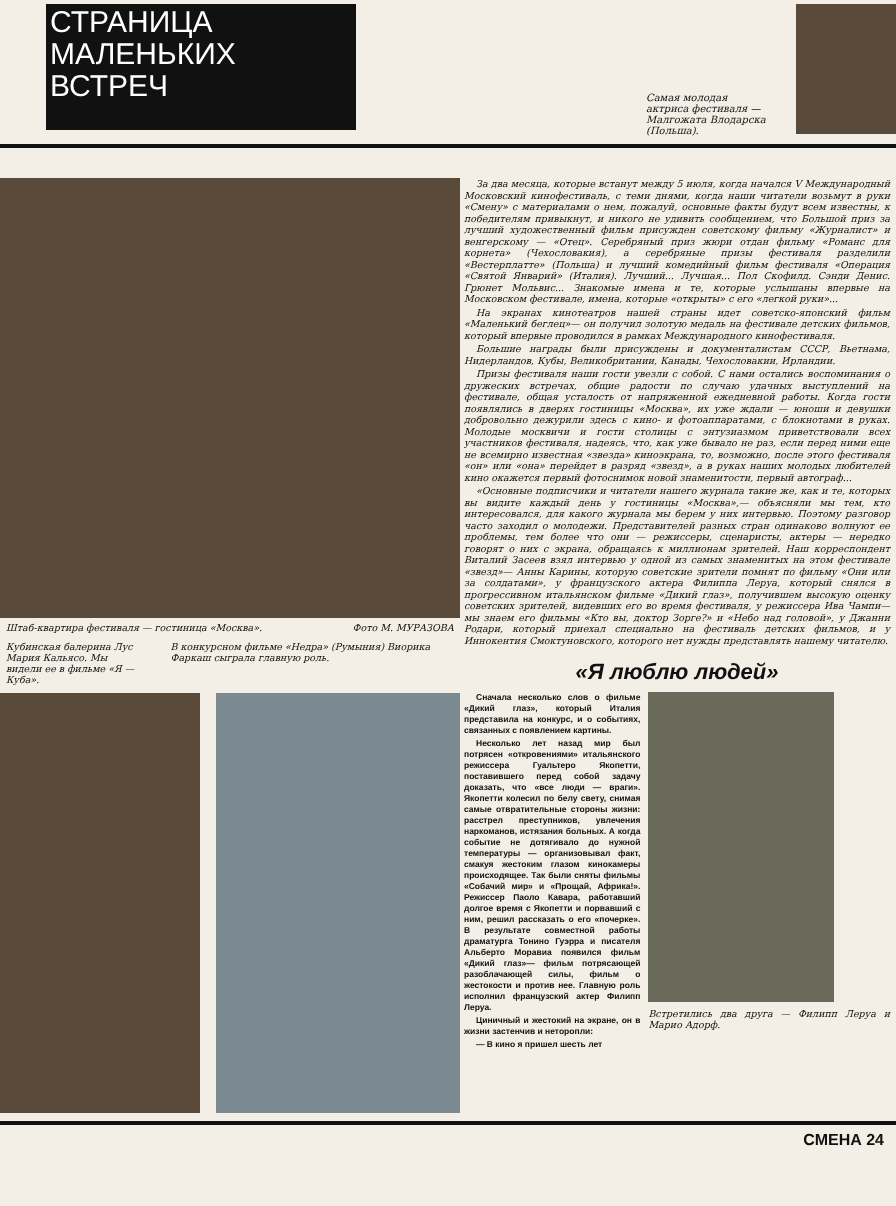СТРАНИЦА
МАЛЕНЬКИХ
ВСТРЕЧ
Самая молодая актриса фестиваля — Малгожата Влодарска (Польша).
Штаб-квартира фестиваля — гостиница «Москва». Фото М. МУРАЗОВА
Кубинская балерина Лус Мария Кальясо. Мы видели ее в фильме «Я — Куба». В конкурсном фильме «Недра» (Румыния) Виорика Фаркаш сыграла главную роль.
За два месяца, которые встанут между 5 июля, когда начался V Международный Московский кинофестиваль, с теми днями, когда наши читатели возьмут в руки «Смену» с материалами о нем, пожалуй, основные факты будут всем известны, к победителям привыкнут, и никого не удивить сообщением, что Большой приз за лучший художественный фильм присужден советскому фильму «Журналист» и венгерскому — «Отец». Серебряный приз жюри отдан фильму «Романс для корнета» (Чехословакия), а серебряные призы фестиваля разделили «Вестерплатте» (Польша) и лучший комедийный фильм фестиваля «Операция «Святой Январий» (Италия). Лучший... Лучшая... Пол Скофилд. Сэнди Денис. Грюнет Мольвис... Знакомые имена и те, которые услышаны впервые на Московском фестивале, имена, которые «открыты» с его «легкой руки»...
На экранах кинотеатров нашей страны идет советско-японский фильм «Маленький беглец»— он получил золотую медаль на фестивале детских фильмов, который впервые проводился в рамках Международного кинофестиваля.
Большие награды были присуждены и документалистам СССР, Вьетнама, Нидерландов, Кубы, Великобритании, Канады, Чехословакии, Ирландии.
Призы фестиваля наши гости увезли с собой. С нами остались воспоминания о дружеских встречах, общие радости по случаю удачных выступлений на фестивале, общая усталость от напряженной ежедневной работы. Когда гости появлялись в дверях гостиницы «Москва», их уже ждали — юноши и девушки добровольно дежурили здесь с кино- и фотоаппаратами, с блокнотами в руках. Молодые москвичи и гости столицы с энтузиазмом приветствовали всех участников фестиваля, надеясь, что, как уже бывало не раз, если перед ними еще не всемирно известная «звезда» киноэкрана, то, возможно, после этого фестиваля «он» или «она» перейдет в разряд «звезд», а в руках наших молодых любителей кино окажется первый фотоснимок новой знаменитости, первый автограф...
«Основные подписчики и читатели нашего журнала такие же, как и те, которых вы видите каждый день у гостиницы «Москва»,— объясняли мы тем, кто интересовался, для какого журнала мы берем у них интервью. Поэтому разговор часто заходил о молодежи. Представителей разных стран одинаково волнуют ее проблемы, тем более что они — режиссеры, сценаристы, актеры — нередко говорят о них с экрана, обращаясь к миллионам зрителей. Наш корреспондент Виталий Засеев взял интервью у одной из самых знаменитых на этом фестивале «звезд»— Анны Карины, которую советские зрители помнят по фильму «Они или за солдатами», у французского актера Филиппа Леруа, который снялся в прогрессивном итальянском фильме «Дикий глаз», получившем высокую оценку советских зрителей, видевших его во время фестиваля, у режиссера Ива Чампи—мы знаем его фильмы «Кто вы, доктор Зорге?» и «Небо над головой», у Джанни Родари, который приехал специально на фестиваль детских фильмов, и у Иннокентия Смоктуновского, которого нет нужды представлять нашему читателю.
«Я люблю людей»
Сначала несколько слов о фильме «Дикий глаз», который Италия представила на конкурс, и о событиях, связанных с появлением картины.
Несколько лет назад мир был потрясен «откровениями» итальянского режиссера Гуальтеро Якопетти, поставившего перед собой задачу доказать, что «все люди — враги». Якопетти колесил по белу свету, снимая самые отвратительные стороны жизни: расстрел преступников, увлечения наркоманов, истязания больных. А когда событие не дотягивало до нужной температуры — организовывал факт, смакуя жестоким глазом кинокамеры происходящее. Так были сняты фильмы «Собачий мир» и «Прощай, Африка!». Режиссер Паоло Кавара, работавший долгое время с Якопетти и порвавший с ним, решил рассказать о его «почерке». В результате совместной работы драматурга Тонино Гуэрра и писателя Альберто Моравиа появился фильм «Дикий глаз»— фильм потрясающей разоблачающей силы, фильм о жестокости и против нее. Главную роль исполнил французский актер Филипп Леруа.
Циничный и жестокий на экране, он в жизни застенчив и неторопли:
— В кино я пришел шесть лет
Встретились два друга — Филипп Леруа и Марио Адорф.
СМЕНА 24